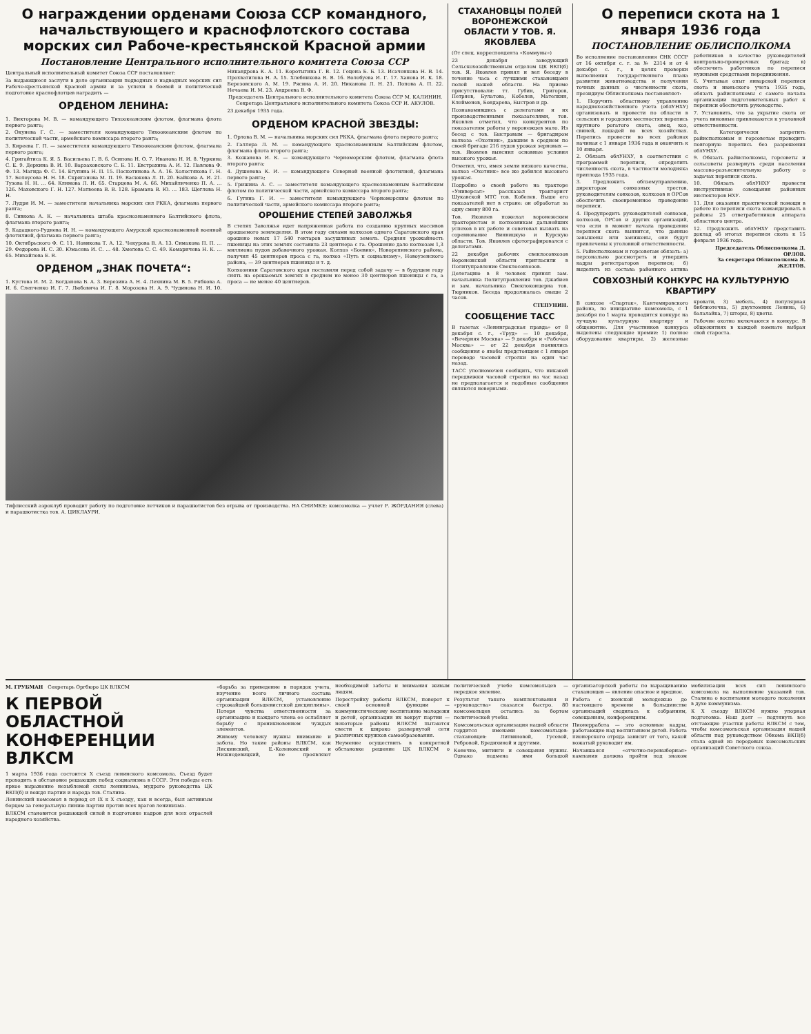О награждении орденами Союза ССР командного, начальствующего и краснофлотского состава морских сил Рабоче-крестьянской Красной армии
Постановление Центрального исполнительного комитета Союза ССР
Центральный исполнительный комитет Союза ССР постановляет:
За выдающиеся заслуги в деле организации подводных и надводных морских сил Рабоче-крестьянской Красной армии и за успехи в боевой и политической подготовке краснофлотцев наградить —
ОРДЕНОМ ЛЕНИНА:
1. Викторова М. В. — командующего Тихоокеанским флотом, флагмана флота первого ранга;
2. Окунева Г. С. — заместителя командующего Тихоокеанским флотом по политической части, армейского комиссара второго ранга;
3. Киреева Г. П. — заместителя командующего Тихоокеанским флотом, флагмана первого ранга;
4. Григайтиса К. Я. 5. Васильева Г. В. 6. Осипова Н. О. 7. Иванова Н. И. 8. Чуркина С. Е. 9. Деркина В. И. 10. Варзаховского С. Б. 11. Евстрахина А. И. 12. Павлова Ф. Ф. 13. Магида Ф. С. 14. Егупина Н. П. 15. Поскотинова А. А. 16. Холостякова Г. Н. 17. Белоусова Н. Н. 18. Скриганова М. П. 19. Васюкова Л. П. 20. Байкова А. И. 21. Тузова Н. Н. … 64. Климова Л. И. 65. Старцева М. А. 66. Михайличенко П. А. … 126. Маховского Г. Н. 127. Матвеева В. В. 128. Брамана В. Ю. … 183. Щеглова Н. Н.
7. Лудри И. М. — заместителя начальника морских сил РККА, флагмана первого ранга;
8. Сивкова А. К. — начальника штаба краснознаменного Балтийского флота, флагмана второго ранга;
9. Кадацкого-Руднева И. Н. — командующего Амурской краснознаменной военной флотилией, флагмана первого ранга;
10. Октябрьского Ф. С. 11. Новикова Т. А. 12. Чекурова В. А. 13. Симакова П. П. … 29. Федорова И. С. 30. Юмасева И. С. … 48. Хмелева С. С. 49. Комаричева Н. К. … 65. Михайлова Е. В.
ОРДЕНОМ „ЗНАК ПОЧЕТА“:
1. Кустова И. М. 2. Богданова Б. А. 3. Березина А. Н. 4. Лехнина М. В. 5. Рябкова А. И. 6. Слепченко И. Г. 7. Любовича И. Г. 8. Морозова Н. А. 9. Чудинова Н. И. 10. Никандрова К. А. 11. Коротыгина Г. В. 12. Гецена Б. Б. 13. Исаченкова Н. В. 14. Прохватилова Н. А. 15. Хлебникова В. В. 16. Волобуева И. Г. 17. Ханова И. К. 18. Березовского А. М. 19. Рясина А. И. 20. Никанова Л. Н. 21. Попова А. П. 22. Нечаева И. М. 23. Андреева В. Ф.
Председатель Центрального исполнительного комитета Союза ССР М. КАЛИНИН.
Секретарь Центрального исполнительного комитета Союза ССР И. АКУЛОВ.
23 декабря 1935 года.
ОРДЕНОМ КРАСНОЙ ЗВЕЗДЫ:
1. Орлова В. М. — начальника морских сил РККА, флагмана флота первого ранга;
2. Галлера Л. М. — командующего краснознаменным Балтийским флотом, флагмана флота второго ранга;
3. Кожанова И. К. — командующего Черноморским флотом, флагмана флота второго ранга;
4. Душенова К. И. — командующего Северной военной флотилией, флагмана первого ранга;
5. Гришина А. С. — заместителя командующего краснознаменным Балтийским флотом по политической части, армейского комиссара второго ранга;
6. Гугина Г. И. — заместителя командующего Черноморским флотом по политической части, армейского комиссара второго ранга;
ОРОШЕНИЕ СТЕПЕЙ ЗАВОЛЖЬЯ
В степях Заволжья идет напряженная работа по созданию крупных массивов орошаемого земледелия. В этом году силами колхозов одного Саратовского края орошено новых 17 540 гектаров засушливых земель. Средняя урожайность пшеницы на этих землях составила 23 центнера с га. Орошение дало колхозам 1,3 миллиона пудов добавочного урожая. Колхоз «Боевик», Новорепинского района, получил 45 центнеров проса с га, колхоз «Путь к социализму», Новоузенского района, — 39 центнеров пшеницы и т. д.
Колхозники Саратовского края поставили перед собой задачу — в будущем году снять на орошаемых землях в среднем не менее 30 центнеров пшеницы с га, а проса — не менее 40 центнеров.
Тифлисский аэроклуб проводит работу по подготовке летчиков и парашютистов без отрыва от производства. НА СНИМКЕ: комсомолка — учлет Р. ЖОРДАНИЯ (слева) и парашютистка тов. А. ЦИКЛАУРИ.
СТАХАНОВЦЫ ПОЛЕЙ ВОРОНЕЖСКОЙ ОБЛАСТИ У ТОВ. Я. ЯКОВЛЕВА
(От спец. корреспондента «Коммуны»)
23 декабря заведующий Сельскохозяйственным отделом ЦК ВКП(б) тов. Я. Яковлев принял и вел беседу в течение часа с лучшими стахановцами полей нашей области. На приеме присутствовали: тт. Губин, Григоров, Петряев, Булатова, Кобелев, Мателкин, Клейменов, Бондарева, Быстров и др.
Познакомившись с делегатами и их производственными показателями, тов. Яковлев отметил, что конкурентов по показателям работы у воронежцев мало. Из бесед с тов. Быстровым — бригадиром колхоза «Охотник», давшим в среднем по своей бригаде 216 пудов урожая зерновых — тов. Яковлев выяснил основные условия высокого урожая.
Отметил, что, имея земли низкого качества, колхоз «Охотник» все же добился высокого урожая.
Подробно о своей работе на тракторе «Универсал» рассказал тракторист Шукавской МТС тов. Кобелев. Выше его показателей нет в стране: он обработал за одну смену 800 га.
Тов. Яковлев пожелал воронежским трактористам и колхозникам дальнейших успехов в их работе и советовал вызвать на соревнование Винницкую и Курскую области. Тов. Яковлев сфотографировался с делегатами.
22 декабря рабочих свеклосовхозов Воронежской области пригласили в Политуправление Свеклосовхозов.
Делегацию в 8 человек принял зам. начальника Политуправления тов. Джабиев и зам. начальника Свеклоконцерна тов. Тюрников. Беседа продолжалась свыше 2 часов.
СТЕПУНИН.
СООБЩЕНИЕ ТАСС
В газетах «Ленинградская правда» от 8 декабря с. г., «Труд» — 10 декабря, «Вечерняя Москва» — 9 декабря и «Рабочая Москва» — от 22 декабря появились сообщения о якобы предстоящем с 1 января переводе часовой стрелки на один час назад.
ТАСС уполномочен сообщить, что никакой передвижки часовой стрелки на час назад не предполагается и подобные сообщения являются неверными.
О переписи скота на 1 января 1936 года
ПОСТАНОВЛЕНИЕ ОБЛИСПОЛКОМА
Во исполнение постановления СНК СССР от 16 октября с. г. за № 2314 и от 4 декабря с. г., в целях проверки выполнения государственного плана развития животноводства и получения точных данных о численности скота, президиум Облисполкома постановляет:
1. Поручить областному управлению народнохозяйственного учета (облУНХУ) организовать и провести по области в сельских и городских местностях перепись крупного рогатого скота, овец, коз, свиней, лошадей во всех хозяйствах. Перепись провести во всех районах начиная с 1 января 1936 года и окончить к 10 января.
2. Обязать облУНХУ, в соответствии с программой переписи, определить численность скота, в частности молодняка приплода 1935 года.
3. Предложить облземуправлению, директорам совхозных трестов, руководителям совхозов, колхозов и ОРСов обеспечить своевременное проведение переписи.
4. Предупредить руководителей совхозов, колхозов, ОРСов и других организаций, что если в момент начала проведения переписи скота выявится, что данные завышены или занижены, они будут привлечены к уголовной ответственности.
5. Райисполкомам и горсоветам обязать: а) персонально рассмотреть и утвердить кадры регистраторов переписи; б) выделить из состава районного актива работников в качестве руководителей контрольно-проверочных бригад; в) обеспечить работников по переписи нужными средствами передвижения.
6. Учитывая опыт январской переписи скота и июньского учета 1935 года, обязать райисполкомы с самого начала организации подготовительных работ к переписи обеспечить руководство.
7. Установить, что за укрытие скота от учета виновные привлекаются к уголовной ответственности.
8. Категорически запретить райисполкомам и горсоветам проводить повторную перепись без разрешения облУНХУ.
9. Обязать райисполкомы, горсоветы и сельсоветы развернуть среди населения массово-разъяснительную работу о задачах переписи скота.
10. Обязать облУНХУ провести инструктивные совещания районных инспекторов НХУ.
11. Для оказания практической помощи в работе по переписи скота командировать в районы 25 ответработников аппарата областного центра.
12. Предложить облУНХУ представить доклад об итогах переписи скота к 15 февраля 1936 года.
Председатель Облисполкома Д. ОРЛОВ.
За секретаря Облисполкома Я. ЖЕЛТОВ.
СОВХОЗНЫЙ КОНКУРС НА КУЛЬТУРНУЮ КВАРТИРУ
В совхозе «Спартак», Кантемировского района, по инициативе комсомола, с 1 декабря по 1 марта проводится конкурс на лучшую культурную квартиру и общежитие. Для участников конкурса выделены следующие премии: 1) полное оборудование квартиры, 2) железные кровати, 3) мебель, 4) популярная библиотечка, 5) двухтомник Ленина, 6) балалайка, 7) шторы, 8) цветы.
Рабочие охотно включаются в конкурс. В общежитиях в каждой комнате выбран свой староста.
М. ГРУБМАН Секретарь Оргбюро ЦК ВЛКСМ
К ПЕРВОЙ ОБЛАСТНОЙ КОНФЕРЕНЦИИ ВЛКСМ
1 марта 1936 года состоится X съезд ленинского комсомола. Съезд будет проходить в обстановке решающих побед социализма в СССР. Эти победы есть яркое выражение незыблемой силы ленинизма, мудрого руководства ЦК ВКП(б) и вождя партии и народа тов. Сталина.
Ленинский комсомол в период от IX к X съезду, как и всегда, был активным борцом за генеральную линию партии против всех врагов ленинизма.
ВЛКСМ становится решающей силой в подготовке кадров для всех отраслей народного хозяйства.
«борьба за приведение в порядок учета, изучение всего личного состава организации ВЛКСМ, установление строжайшей большевистской дисциплины». Потеря чувства ответственности за организацию и каждого члена ее ослабляет борьбу с проникновением чуждых элементов.
Живому человеку нужны внимание и забота. Но такие районы ВЛКСМ, как Лискинский, Е.-Коленовский и Нижнедевицкий, не проявляют необходимой заботы и внимания живым людям.
Перестройку работы ВЛКСМ, поворот к своей основной функции — коммунистическому воспитанию молодежи и детей, организации их вокруг партии — некоторые районы ВЛКСМ пытаются свести к широко развернутой сети различных кружков самообразования.
Неумение осуществить в конкретной обстановке решение ЦК ВЛКСМ о политической учебе комсомольцев — нередкое явление.
Результат такого комплектования и «руководства» сказался быстро. 80 комсомольцев остались за бортом политической учебы.
Комсомольская организация нашей области гордится именами комсомольцев-стахановцев: Литвиновой, Гусевой, Ребровой, Бредихиной и другими.
Конечно, митинги и совещания нужны. Однако подмена ими большой организаторской работы по выращиванию стахановцев — явление опасное и вредное.
Работа с женской молодежью до настоящего времени в большинстве организаций сводилась к собраниям, совещаниям, конференциям.
Пионерработа — это основные кадры, работающие над воспитанием детей. Работа пионерского отряда зависит от того, какой вожатый руководит им.
Начавшаяся «отчетно-перевыборная» кампания должна пройти под знаком мобилизации всех сил ленинского комсомола на выполнение указаний тов. Сталина о воспитании молодого поколения в духе коммунизма.
К X съезду ВЛКСМ нужно упорная подготовка. Наш долг — подтянуть все отстающие участки работы ВЛКСМ с тем, чтобы комсомольская организация нашей области под руководством Обкома ВКП(б) стала одной из передовых комсомольских организаций Советского союза.